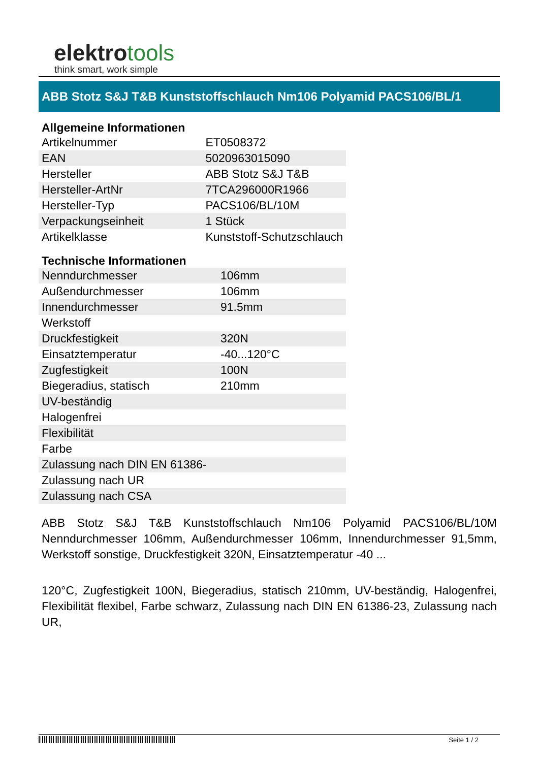elektrotools
think smart, work simple
ABB Stotz S&J T&B Kunststoffschlauch Nm106 Polyamid PACS106/BL/1
Allgemeine Informationen
| Artikelnummer | ET0508372 |
| EAN | 5020963015090 |
| Hersteller | ABB Stotz S&J T&B |
| Hersteller-ArtNr | 7TCA296000R1966 |
| Hersteller-Typ | PACS106/BL/10M |
| Verpackungseinheit | 1 Stück |
| Artikelklasse | Kunststoff-Schutzschlauch |
Technische Informationen
| Nenndurchmesser | 106mm |
| Außendurchmesser | 106mm |
| Innendurchmesser | 91.5mm |
| Werkstoff | |
| Druckfestigkeit | 320N |
| Einsatztemperatur | -40...120°C |
| Zugfestigkeit | 100N |
| Biegeradius, statisch | 210mm |
| UV-beständig | |
| Halogenfrei | |
| Flexibilität | |
| Farbe | |
| Zulassung nach DIN EN 61386- | |
| Zulassung nach UR | |
| Zulassung nach CSA | |
ABB Stotz S&J T&B Kunststoffschlauch Nm106 Polyamid PACS106/BL/10M Nenndurchmesser 106mm, Außendurchmesser 106mm, Innendurchmesser 91,5mm, Werkstoff sonstige, Druckfestigkeit 320N, Einsatztemperatur -40 ...
120°C, Zugfestigkeit 100N, Biegeradius, statisch 210mm, UV-beständig, Halogenfrei, Flexibilität flexibel, Farbe schwarz, Zulassung nach DIN EN 61386-23, Zulassung nach UR,
Seite 1 / 2